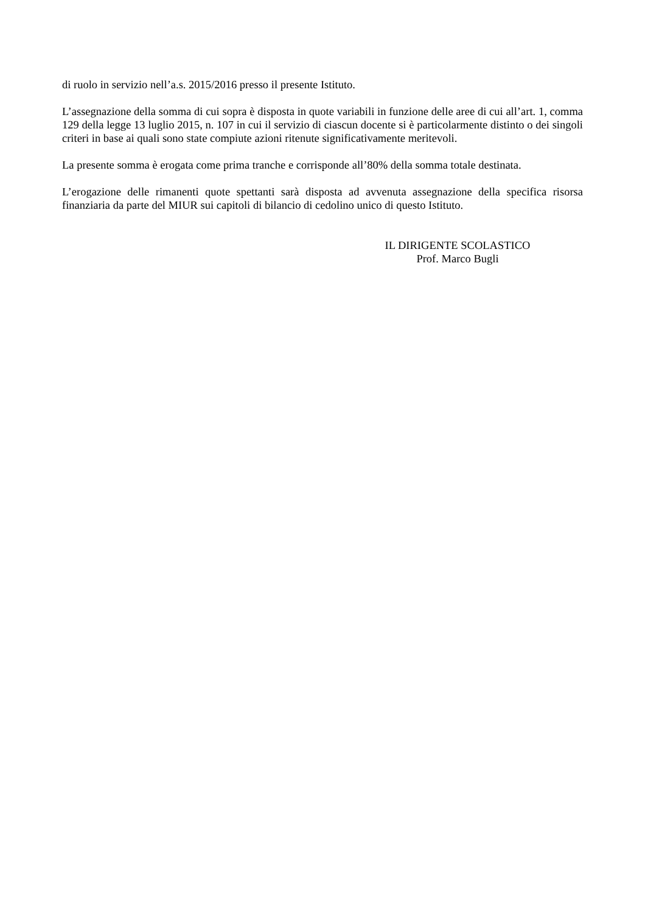di ruolo in servizio nell’a.s. 2015/2016 presso il presente Istituto.
L’assegnazione della somma di cui sopra è disposta in quote variabili in funzione delle aree di cui all’art. 1, comma 129 della legge 13 luglio 2015, n. 107 in cui il servizio di ciascun docente si è particolarmente distinto o dei singoli criteri in base ai quali sono state compiute azioni ritenute significativamente meritevoli.
La presente somma è erogata come prima tranche e corrisponde all’80% della somma totale destinata.
L’erogazione delle rimanenti quote spettanti sarà disposta ad avvenuta assegnazione della specifica risorsa finanziaria da parte del MIUR sui capitoli di bilancio di cedolino unico di questo Istituto.
IL DIRIGENTE SCOLASTICO
Prof. Marco Bugli